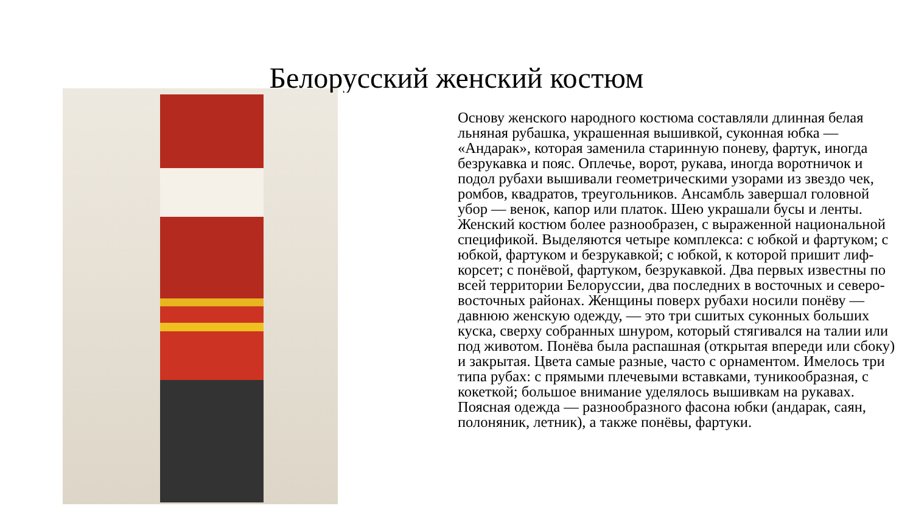Белорусский женский костюм
Основу женского народного костюма составляли длинная белая льняная рубашка, украшенная вышивкой, суконная юбка — «Андарак», которая заменила старинную поневу, фартук, иногда безрукавка и пояс. Оплечье, ворот, рукава, иногда воротничок и подол рубахи вышивали геометрическими узорами из звездо чек, ромбов, квадратов, треугольников. Ансамбль завершал головной убор — венок, капор или платок. Шею украшали бусы и ленты. Женский костюм более разнообразен, с выраженной национальной спецификой. Выделяются четыре комплекса: с юбкой и фартуком; с юбкой, фартуком и безрукавкой; с юбкой, к которой пришит лиф-корсет; с понёвой, фартуком, безрукавкой. Два первых известны по всей территории Белоруссии, два последних в восточных и северо-восточных районах. Женщины поверх рубахи носили понёву — давнюю женскую одежду, — это три сшитых суконных больших куска, сверху собранных шнуром, который стягивался на талии или под животом. Понёва была распашная (открытая впереди или сбоку) и закрытая. Цвета самые разные, часто с орнаментом. Имелось три типа рубах: с прямыми плечевыми вставками, туникообразная, с кокеткой; большое внимание уделялось вышивкам на рукавах. Поясная одежда — разнообразного фасона юбки (андарак, саян, полоняник, летник), а также понёвы, фартуки.